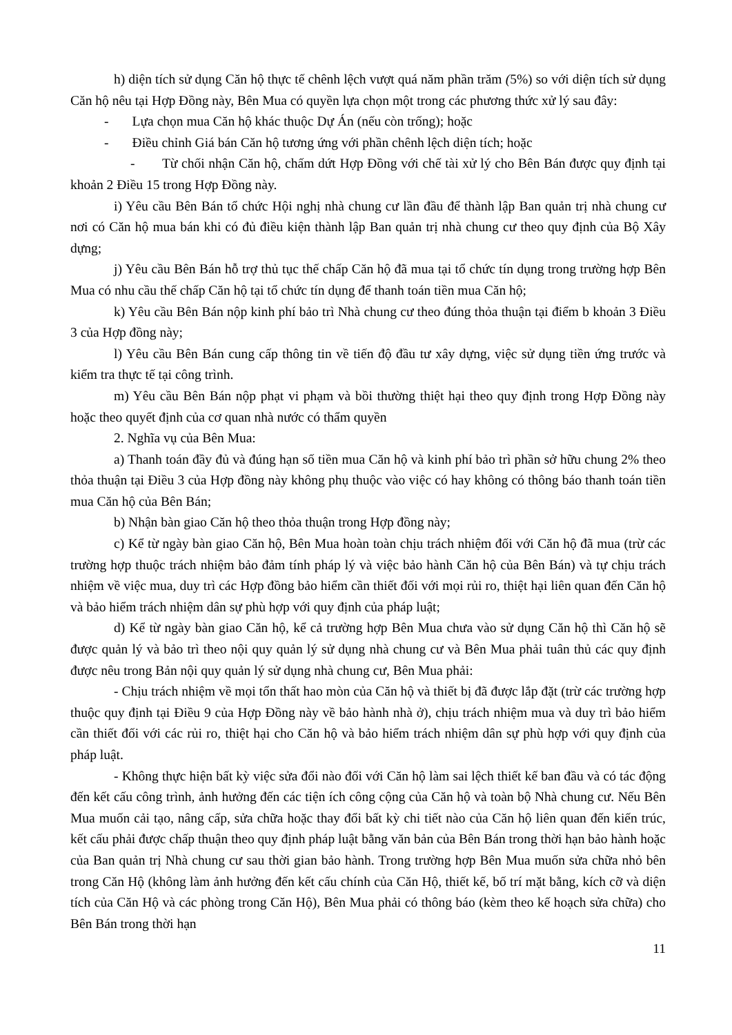h) diện tích sử dụng Căn hộ thực tế chênh lệch vượt quá năm phần trăm (5%) so với diện tích sử dụng Căn hộ nêu tại Hợp Đồng này, Bên Mua có quyền lựa chọn một trong các phương thức xử lý sau đây:
- Lựa chọn mua Căn hộ khác thuộc Dự Án (nếu còn trống); hoặc
- Điều chỉnh Giá bán Căn hộ tương ứng với phần chênh lệch diện tích; hoặc
- Từ chối nhận Căn hộ, chấm dứt Hợp Đồng với chế tài xử lý cho Bên Bán được quy định tại khoản 2 Điều 15 trong Hợp Đồng này.
i) Yêu cầu Bên Bán tổ chức Hội nghị nhà chung cư lần đầu để thành lập Ban quản trị nhà chung cư nơi có Căn hộ mua bán khi có đủ điều kiện thành lập Ban quản trị nhà chung cư theo quy định của Bộ Xây dựng;
j) Yêu cầu Bên Bán hỗ trợ thủ tục thế chấp Căn hộ đã mua tại tổ chức tín dụng trong trường hợp Bên Mua có nhu cầu thế chấp Căn hộ tại tổ chức tín dụng để thanh toán tiền mua Căn hộ;
k) Yêu cầu Bên Bán nộp kinh phí bảo trì Nhà chung cư theo đúng thỏa thuận tại điểm b khoản 3 Điều 3 của Hợp đồng này;
l) Yêu cầu Bên Bán cung cấp thông tin về tiến độ đầu tư xây dựng, việc sử dụng tiền ứng trước và kiểm tra thực tế tại công trình.
m) Yêu cầu Bên Bán nộp phạt vi phạm và bồi thường thiệt hại theo quy định trong Hợp Đồng này hoặc theo quyết định của cơ quan nhà nước có thẩm quyền
2. Nghĩa vụ của Bên Mua:
a) Thanh toán đầy đủ và đúng hạn số tiền mua Căn hộ và kinh phí bảo trì phần sở hữu chung 2% theo thỏa thuận tại Điều 3 của Hợp đồng này không phụ thuộc vào việc có hay không có thông báo thanh toán tiền mua Căn hộ của Bên Bán;
b) Nhận bàn giao Căn hộ theo thỏa thuận trong Hợp đồng này;
c) Kể từ ngày bàn giao Căn hộ, Bên Mua hoàn toàn chịu trách nhiệm đối với Căn hộ đã mua (trừ các trường hợp thuộc trách nhiệm bảo đảm tính pháp lý và việc bảo hành Căn hộ của Bên Bán) và tự chịu trách nhiệm về việc mua, duy trì các Hợp đồng bảo hiểm cần thiết đối với mọi rủi ro, thiệt hại liên quan đến Căn hộ và bảo hiểm trách nhiệm dân sự phù hợp với quy định của pháp luật;
d) Kể từ ngày bàn giao Căn hộ, kể cả trường hợp Bên Mua chưa vào sử dụng Căn hộ thì Căn hộ sẽ được quản lý và bảo trì theo nội quy quản lý sử dụng nhà chung cư và Bên Mua phải tuân thủ các quy định được nêu trong Bản nội quy quản lý sử dụng nhà chung cư, Bên Mua phải:
- Chịu trách nhiệm về mọi tổn thất hao mòn của Căn hộ và thiết bị đã được lắp đặt (trừ các trường hợp thuộc quy định tại Điều 9 của Hợp Đồng này về bảo hành nhà ở), chịu trách nhiệm mua và duy trì bảo hiểm cần thiết đối với các rủi ro, thiệt hại cho Căn hộ và bảo hiểm trách nhiệm dân sự phù hợp với quy định của pháp luật.
- Không thực hiện bất kỳ việc sửa đổi nào đối với Căn hộ làm sai lệch thiết kế ban đầu và có tác động đến kết cấu công trình, ảnh hưởng đến các tiện ích công cộng của Căn hộ và toàn bộ Nhà chung cư. Nếu Bên Mua muốn cải tạo, nâng cấp, sửa chữa hoặc thay đổi bất kỳ chi tiết nào của Căn hộ liên quan đến kiến trúc, kết cấu phải được chấp thuận theo quy định pháp luật bằng văn bản của Bên Bán trong thời hạn bảo hành hoặc của Ban quản trị Nhà chung cư sau thời gian bảo hành. Trong trường hợp Bên Mua muốn sửa chữa nhỏ bên trong Căn Hộ (không làm ảnh hưởng đến kết cấu chính của Căn Hộ, thiết kế, bố trí mặt bằng, kích cỡ và diện tích của Căn Hộ và các phòng trong Căn Hộ), Bên Mua phải có thông báo (kèm theo kế hoạch sửa chữa) cho Bên Bán trong thời hạn
11